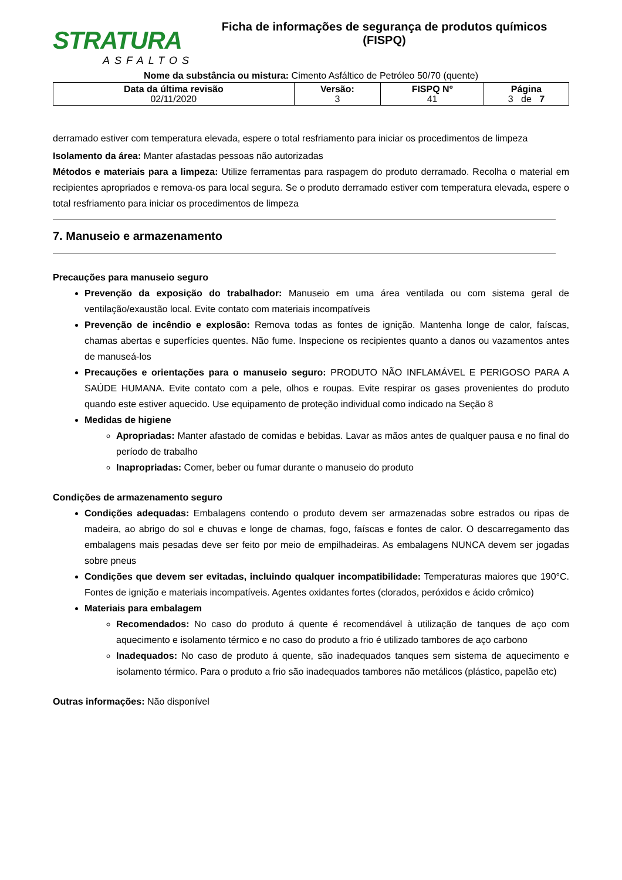STRATURA
ASFALTOS
Ficha de informações de segurança de produtos químicos
(FISPQ)
Nome da substância ou mistura: Cimento Asfáltico de Petróleo 50/70 (quente)
| Data da última revisão 02/11/2020 | Versão: 3 | FISPQ Nº 41 | Página 3 de 7 |
derramado estiver com temperatura elevada, espere o total resfriamento para iniciar os procedimentos de limpeza
Isolamento da área: Manter afastadas pessoas não autorizadas
Métodos e materiais para a limpeza: Utilize ferramentas para raspagem do produto derramado. Recolha o material em recipientes apropriados e remova-os para local segura. Se o produto derramado estiver com temperatura elevada, espere o total resfriamento para iniciar os procedimentos de limpeza
7. Manuseio e armazenamento
Precauções para manuseio seguro
Prevenção da exposição do trabalhador: Manuseio em uma área ventilada ou com sistema geral de ventilação/exaustão local. Evite contato com materiais incompatíveis
Prevenção de incêndio e explosão: Remova todas as fontes de ignição. Mantenha longe de calor, faíscas, chamas abertas e superfícies quentes. Não fume. Inspecione os recipientes quanto a danos ou vazamentos antes de manuseá-los
Precauções e orientações para o manuseio seguro: PRODUTO NÃO INFLAMÁVEL E PERIGOSO PARA A SAÚDE HUMANA. Evite contato com a pele, olhos e roupas. Evite respirar os gases provenientes do produto quando este estiver aquecido. Use equipamento de proteção individual como indicado na Seção 8
Medidas de higiene
Apropriadas: Manter afastado de comidas e bebidas. Lavar as mãos antes de qualquer pausa e no final do período de trabalho
Inapropriadas: Comer, beber ou fumar durante o manuseio do produto
Condições de armazenamento seguro
Condições adequadas: Embalagens contendo o produto devem ser armazenadas sobre estrados ou ripas de madeira, ao abrigo do sol e chuvas e longe de chamas, fogo, faíscas e fontes de calor. O descarregamento das embalagens mais pesadas deve ser feito por meio de empilhadeiras. As embalagens NUNCA devem ser jogadas sobre pneus
Condições que devem ser evitadas, incluindo qualquer incompatibilidade: Temperaturas maiores que 190°C. Fontes de ignição e materiais incompatíveis. Agentes oxidantes fortes (clorados, peróxidos e ácido crômico)
Materiais para embalagem
Recomendados: No caso do produto á quente é recomendável à utilização de tanques de aço com aquecimento e isolamento térmico e no caso do produto a frio é utilizado tambores de aço carbono
Inadequados: No caso de produto á quente, são inadequados tanques sem sistema de aquecimento e isolamento térmico. Para o produto a frio são inadequados tambores não metálicos (plástico, papelão etc)
Outras informações: Não disponível